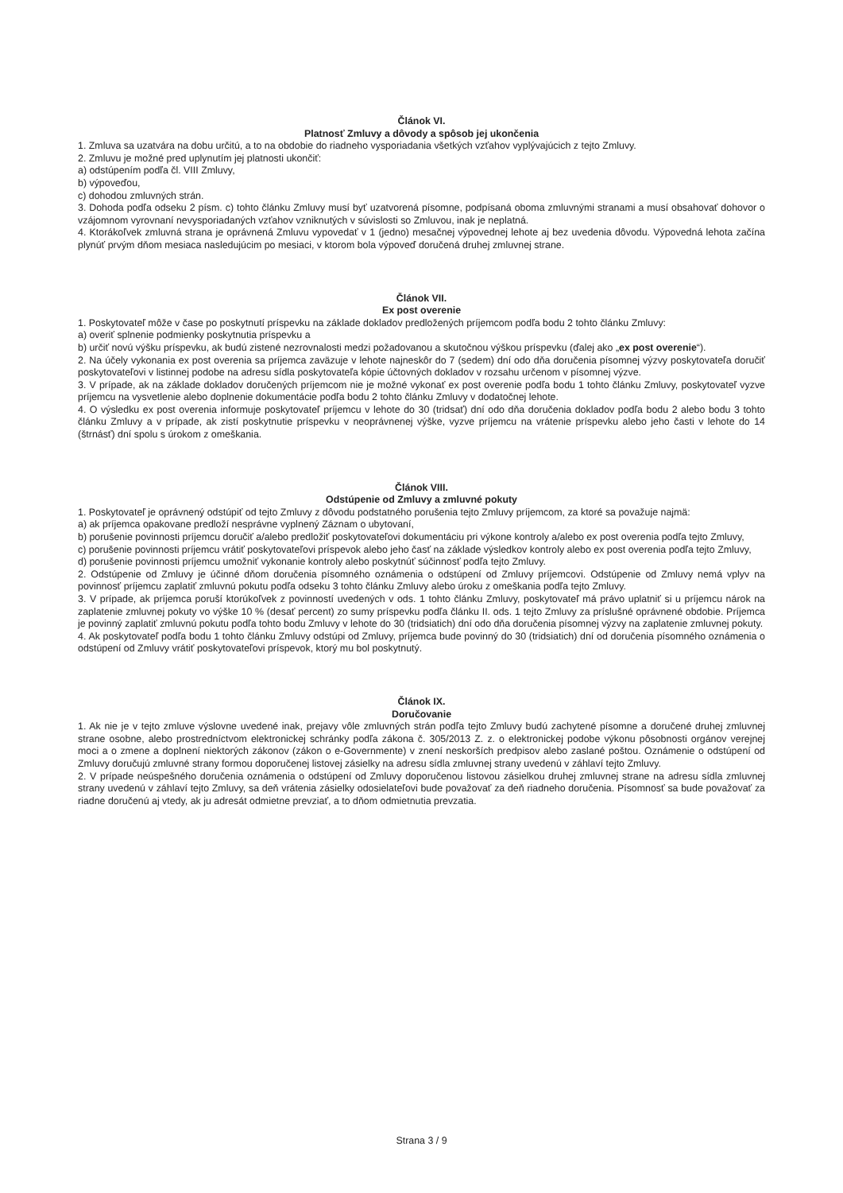Článok VI.
Platnosť Zmluvy a dôvody a spôsob jej ukončenia
1. Zmluva sa uzatvára na dobu určitú, a to na obdobie do riadneho vysporiadania všetkých vzťahov vyplývajúcich z tejto Zmluvy.
2. Zmluvu je možné pred uplynutím jej platnosti ukončiť:
a) odstúpením podľa čl. VIII Zmluvy,
b) výpoveďou,
c) dohodou zmluvných strán.
3. Dohoda podľa odseku 2 písm. c) tohto článku Zmluvy musí byť uzatvorená písomne, podpísaná oboma zmluvnými stranami a musí obsahovať dohovor o vzájomnom vyrovnaní nevysporiadaných vzťahov vzniknutých v súvislosti so Zmluvou, inak je neplatná.
4. Ktorákoľvek zmluvná strana je oprávnená Zmluvu vypovedať v 1 (jedno) mesačnej výpovednej lehote aj bez uvedenia dôvodu. Výpovedná lehota začína plynúť prvým dňom mesiaca nasledujúcim po mesiaci, v ktorom bola výpoveď doručená druhej zmluvnej strane.
Článok VII.
Ex post overenie
1. Poskytovateľ môže v čase po poskytnutí príspevku na základe dokladov predložených príjemcom podľa bodu 2 tohto článku Zmluvy:
a) overiť splnenie podmienky poskytnutia príspevku a
b) určiť novú výšku príspevku, ak budú zistené nezrovnalosti medzi požadovanou a skutočnou výškou príspevku (ďalej ako „ex post overenie“).
2. Na účely vykonania ex post overenia sa príjemca zaväzuje v lehote najneskôr do 7 (sedem) dní odo dňa doručenia písomnej výzvy poskytovateľa doručiť poskytovateľovi v listinnej podobe na adresu sídla poskytovateľa kópie účtovných dokladov v rozsahu určenom v písomnej výzve.
3. V prípade, ak na základe dokladov doručených príjemcom nie je možné vykonať ex post overenie podľa bodu 1 tohto článku Zmluvy, poskytovateľ vyzve príjemcu na vysvetlenie alebo doplnenie dokumentácie podľa bodu 2 tohto článku Zmluvy v dodatočnej lehote.
4. O výsledku ex post overenia informuje poskytovateľ príjemcu v lehote do 30 (tridsať) dní odo dňa doručenia dokladov podľa bodu 2 alebo bodu 3 tohto článku Zmluvy a v prípade, ak zistí poskytnutie príspevku v neoprávnenej výške, vyzve príjemcu na vrátenie príspevku alebo jeho časti v lehote do 14 (štrnásť) dní spolu s úrokom z omeškania.
Článok VIII.
Odstúpenie od Zmluvy a zmluvné pokuty
1. Poskytovateľ je oprávnený odstúpiť od tejto Zmluvy z dôvodu podstatného porušenia tejto Zmluvy príjemcom, za ktoré sa považuje najmä:
a) ak príjemca opakovane predloží nesprávne vyplnený Záznam o ubytovaní,
b) porušenie povinnosti príjemcu doručiť a/alebo predložiť poskytovateľovi dokumentáciu pri výkone kontroly a/alebo ex post overenia podľa tejto Zmluvy,
c) porušenie povinnosti príjemcu vrátiť poskytovateľovi príspevok alebo jeho časť na základe výsledkov kontroly alebo ex post overenia podľa tejto Zmluvy,
d) porušenie povinnosti príjemcu umožniť vykonanie kontroly alebo poskytnúť súčinnosť podľa tejto Zmluvy.
2. Odstúpenie od Zmluvy je účinné dňom doručenia písomného oznámenia o odstúpení od Zmluvy príjemcovi. Odstúpenie od Zmluvy nemá vplyv na povinnosť príjemcu zaplatiť zmluvnú pokutu podľa odseku 3 tohto článku Zmluvy alebo úroku z omeškania podľa tejto Zmluvy.
3. V prípade, ak príjemca poruší ktorúkoľvek z povinností uvedených v ods. 1 tohto článku Zmluvy, poskytovateľ má právo uplatniť si u príjemcu nárok na zaplatenie zmluvnej pokuty vo výške 10 % (desať percent) zo sumy príspevku podľa článku II. ods. 1 tejto Zmluvy za príslušné oprávnené obdobie. Príjemca je povinný zaplatiť zmluvnú pokutu podľa tohto bodu Zmluvy v lehote do 30 (tridsiatich) dní odo dňa doručenia písomnej výzvy na zaplatenie zmluvnej pokuty.
4. Ak poskytovateľ podľa bodu 1 tohto článku Zmluvy odstúpi od Zmluvy, príjemca bude povinný do 30 (tridsiatich) dní od doručenia písomného oznámenia o odstúpení od Zmluvy vrátiť poskytovateľovi príspevok, ktorý mu bol poskytnutý.
Článok IX.
Doručovanie
1. Ak nie je v tejto zmluve výslovne uvedené inak, prejavy vôle zmluvných strán podľa tejto Zmluvy budú zachytené písomne a doručené druhej zmluvnej strane osobne, alebo prostredníctvom elektronickej schránky podľa zákona č. 305/2013 Z. z. o elektronickej podobe výkonu pôsobnosti orgánov verejnej moci a o zmene a doplnení niektorých zákonov (zákon o e-Governmente) v znení neskorších predpisov alebo zaslané poštou. Oznámenie o odstúpení od Zmluvy doručujú zmluvné strany formou doporučenej listovej zásielky na adresu sídla zmluvnej strany uvedenú v záhlaví tejto Zmluvy.
2. V prípade neúspešného doručenia oznámenia o odstúpení od Zmluvy doporučenou listovou zásielkou druhej zmluvnej strane na adresu sídla zmluvnej strany uvedenú v záhlaví tejto Zmluvy, sa deň vrátenia zásielky odosielateľovi bude považovať za deň riadneho doručenia. Písomnosť sa bude považovať za riadne doručenú aj vtedy, ak ju adresát odmietne prevziať, a to dňom odmietnutia prevzatia.
Strana 3 / 9